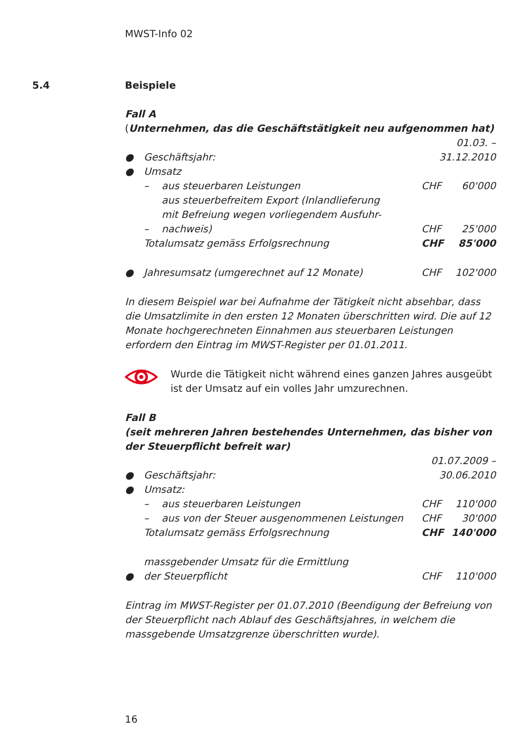MWST-Info 02
5.4
Beispiele
Fall A
(Unternehmen, das die Geschäftstätigkeit neu aufgenommen hat)
| ● | Geschäftsjahr: | | 01.03. – 31.12.2010 | |
| ● | Umsatz | | | |
| | – | aus steuerbaren Leistungen | CHF | 60'000 |
| | – | aus steuerbefreitem Export (Inlandlieferung mit Befreiung wegen vorliegendem Ausfuhr- nachweis) | CHF | 25'000 |
| | Totalumsatz gemäss Erfolgsrechnung | | CHF | 85'000 |
| ● | Jahresumsatz (umgerechnet auf 12 Monate) | | CHF | 102'000 |
In diesem Beispiel war bei Aufnahme der Tätigkeit nicht absehbar, dass die Umsatzlimite in den ersten 12 Monaten überschritten wird. Die auf 12 Monate hochgerechneten Einnahmen aus steuerbaren Leistungen erfordern den Eintrag im MWST-Register per 01.01.2011.
Wurde die Tätigkeit nicht während eines ganzen Jahres ausgeübt ist der Umsatz auf ein volles Jahr umzurechnen.
Fall B
(seit mehreren Jahren bestehendes Unternehmen, das bisher von der Steuerpflicht befreit war)
| ● | Geschäftsjahr: | | 01.07.2009 – 30.06.2010 | |
| ● | Umsatz: | | | |
| | – | aus steuerbaren Leistungen | CHF | 110'000 |
| | – | aus von der Steuer ausgenommenen Leistungen | CHF | 30'000 |
| | Totalumsatz gemäss Erfolgsrechnung | | CHF | 140'000 |
| ● | massgebender Umsatz für die Ermittlung der Steuerpflicht | | CHF | 110'000 |
Eintrag im MWST-Register per 01.07.2010 (Beendigung der Befreiung von der Steuerpflicht nach Ablauf des Geschäftsjahres, in welchem die massgebende Umsatzgrenze überschritten wurde).
16